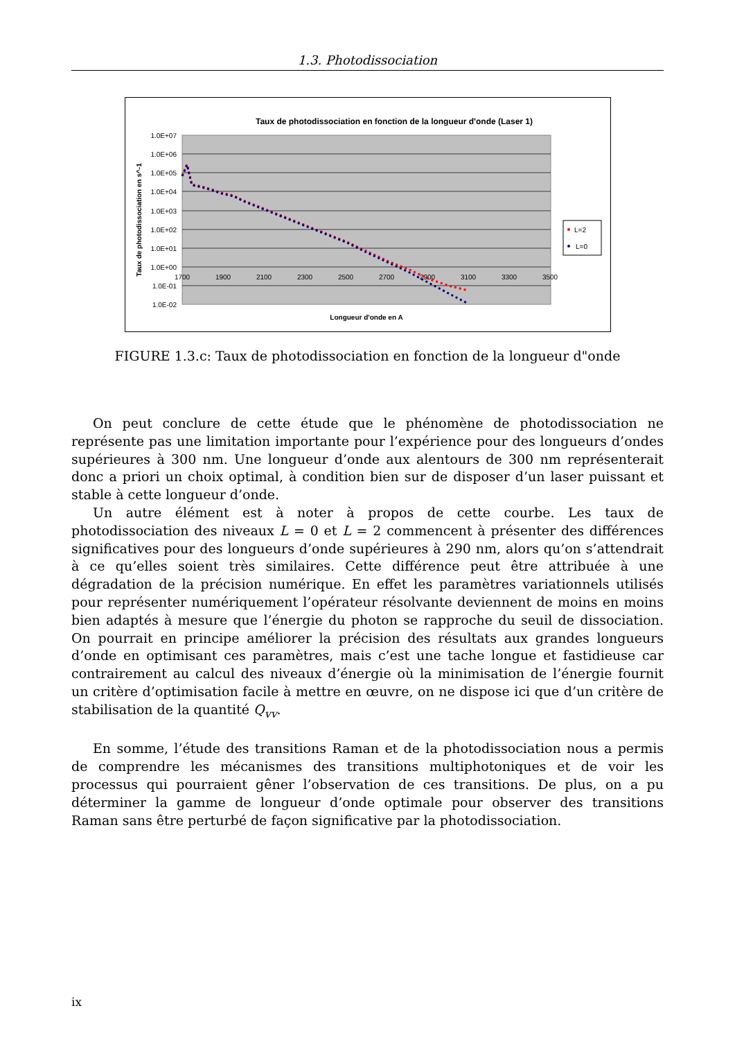1.3. Photodissociation
Taux de photodissociation en fonction de la longueur d'onde (Laser 1)
1.0E+07
1.0E+06
1.0E+05
1.0E+04
1.0E+03
1.0E+02
1.0E+01
1.0E+00
1.0E-01
1.0E-02
1700
1900
2100
2300
2500
2700
2900
3100
3300
3500
Longueur d'onde en A
Taux de photodissociation en s^-1
L=2
L=0
FIGURE 1.3.c: Taux de photodissociation en fonction de la longueur d"onde
On peut conclure de cette étude que le phénomène de photodissociation ne représente pas une limitation importante pour l’expérience pour des longueurs d’ondes supérieures à 300 nm. Une longueur d’onde aux alentours de 300 nm représenterait donc a priori un choix optimal, à condition bien sur de disposer d’un laser puissant et stable à cette longueur d’onde.
Un autre élément est à noter à propos de cette courbe. Les taux de photodissociation des niveaux L = 0 et L = 2 commencent à présenter des différences significatives pour des longueurs d’onde supérieures à 290 nm, alors qu’on s’attendrait à ce qu’elles soient très similaires. Cette différence peut être attribuée à une dégradation de la précision numérique. En effet les paramètres variationnels utilisés pour représenter numériquement l’opérateur résolvante deviennent de moins en moins bien adaptés à mesure que l’énergie du photon se rapproche du seuil de dissociation. On pourrait en principe améliorer la précision des résultats aux grandes longueurs d’onde en optimisant ces paramètres, mais c’est une tache longue et fastidieuse car contrairement au calcul des niveaux d’énergie où la minimisation de l’énergie fournit un critère d’optimisation facile à mettre en œuvre, on ne dispose ici que d’un critère de stabilisation de la quantité Q<sub>vv</sub>.
En somme, l’étude des transitions Raman et de la photodissociation nous a permis de comprendre les mécanismes des transitions multiphotoniques et de voir les processus qui pourraient gêner l’observation de ces transitions. De plus, on a pu déterminer la gamme de longueur d’onde optimale pour observer des transitions Raman sans être perturbé de façon significative par la photodissociation.
ix